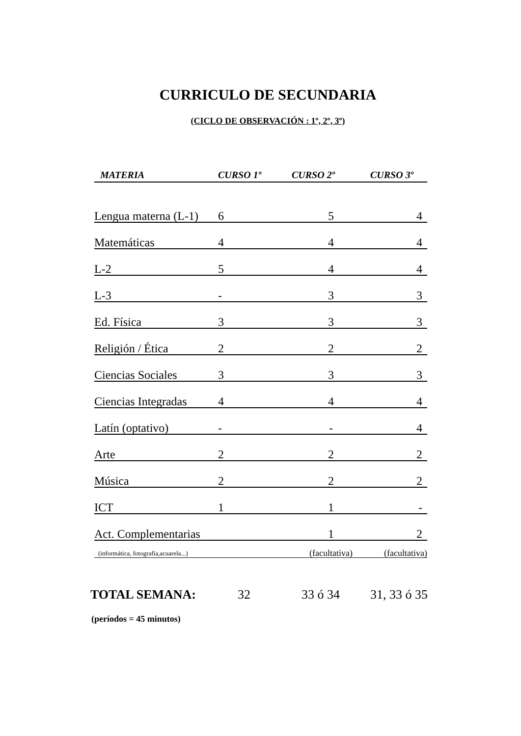CURRICULO DE SECUNDARIA
(CICLO DE OBSERVACIÓN : 1º, 2º, 3º)
| MATERIA | CURSO 1º | CURSO 2º | CURSO 3º |
| --- | --- | --- | --- |
| Lengua materna (L-1) | 6 | 5 | 4 |
| Matemáticas | 4 | 4 | 4 |
| L-2 | 5 | 4 | 4 |
| L-3 | - | 3 | 3 |
| Ed. Física | 3 | 3 | 3 |
| Religión / Ética | 2 | 2 | 2 |
| Ciencias Sociales | 3 | 3 | 3 |
| Ciencias Integradas | 4 | 4 | 4 |
| Latín (optativo) | - | - | 4 |
| Arte | 2 | 2 | 2 |
| Música | 2 | 2 | 2 |
| ICT | 1 | 1 | - |
| Act. Complementarias | | 1 | 2 |
| (informática, fotografía,acuarela...) | | (facultativa) | (facultativa) |
TOTAL SEMANA: 32 33 ó 34 31, 33 ó 35
(períodos = 45 minutos)